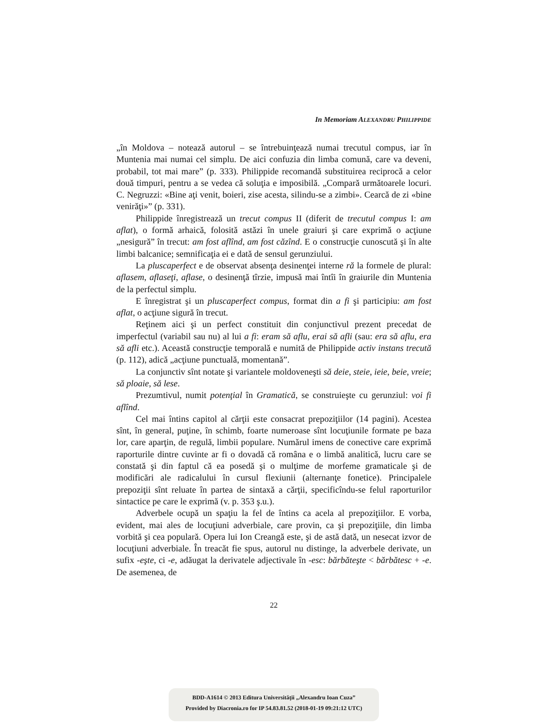In Memoriam ALEXANDRU PHILIPPIDE
„în Moldova – notează autorul – se întrebuinţează numai trecutul compus, iar în Muntenia mai numai cel simplu. De aici confuzia din limba comună, care va deveni, probabil, tot mai mare” (p. 333). Philippide recomandă substituirea reciprocă a celor două timpuri, pentru a se vedea că soluţia e imposibilă. „Compară următoarele locuri. C. Negruzzi: «Bine aţi venit, boieri, zise acesta, silindu-se a zimbi». Cearcă de zi «bine venirăţi»” (p. 331).
Philippide înregistrează un trecut compus II (diferit de trecutul compus I: am aflat), o formă arhaică, folosită astăzi în unele graiuri şi care exprimă o acţiune „nesigură” în trecut: am fost aflînd, am fost căzînd. E o construcţie cunoscută şi în alte limbi balcanice; semnificaţia ei e dată de sensul gerunziului.
La pluscaperfect e de observat absenţa desinenţei interne ră la formele de plural: aflasem, aflaseţi, aflase, o desinenţă tîrzie, impusă mai întîi în graiurile din Muntenia de la perfectul simplu.
E înregistrat şi un pluscaperfect compus, format din a fi şi participiu: am fost aflat, o acţiune sigură în trecut.
Reţinem aici şi un perfect constituit din conjunctivul prezent precedat de imperfectul (variabil sau nu) al lui a fi: eram să aflu, erai să afli (sau: era să aflu, era să afli etc.). Această construcţie temporală e numită de Philippide activ instans trecută (p. 112), adică „acţiune punctuală, momentană”.
La conjunctiv sînt notate şi variantele moldoveneşti să deie, steie, ieie, beie, vreie; să ploaie, să lese.
Prezumtivul, numit potenţial în Gramatică, se construieşte cu gerunziul: voi fi aflînd.
Cel mai întins capitol al cărţii este consacrat prepoziţiilor (14 pagini). Acestea sînt, în general, puţine, în schimb, foarte numeroase sînt locuţiunile formate pe baza lor, care aparţin, de regulă, limbii populare. Numărul imens de conective care exprimă raporturile dintre cuvinte ar fi o dovadă că româna e o limbă analitică, lucru care se constată şi din faptul că ea posedă şi o mulţime de morfeme gramaticale şi de modificări ale radicalului în cursul flexiunii (alternanţe fonetice). Principalele prepoziţii sînt reluate în partea de sintaxă a cărţii, specificîndu-se felul raporturilor sintactice pe care le exprimă (v. p. 353 ş.u.).
Adverbele ocupă un spaţiu la fel de întins ca acela al prepoziţiilor. E vorba, evident, mai ales de locuţiuni adverbiale, care provin, ca şi prepoziţiile, din limba vorbită şi cea populară. Opera lui Ion Creangă este, şi de astă dată, un nesecat izvor de locuţiuni adverbiale. În treacăt fie spus, autorul nu distinge, la adverbele derivate, un sufix -eşte, ci -e, adăugat la derivatele adjectivale în -esc: bărbăteşte < bărbătesc + -e. De asemenea, de
22
BDD-A1614 © 2013 Editura Universităţii „Alexandru Ioan Cuza”
Provided by Diacronia.ro for IP 54.83.81.52 (2018-01-19 09:21:12 UTC)